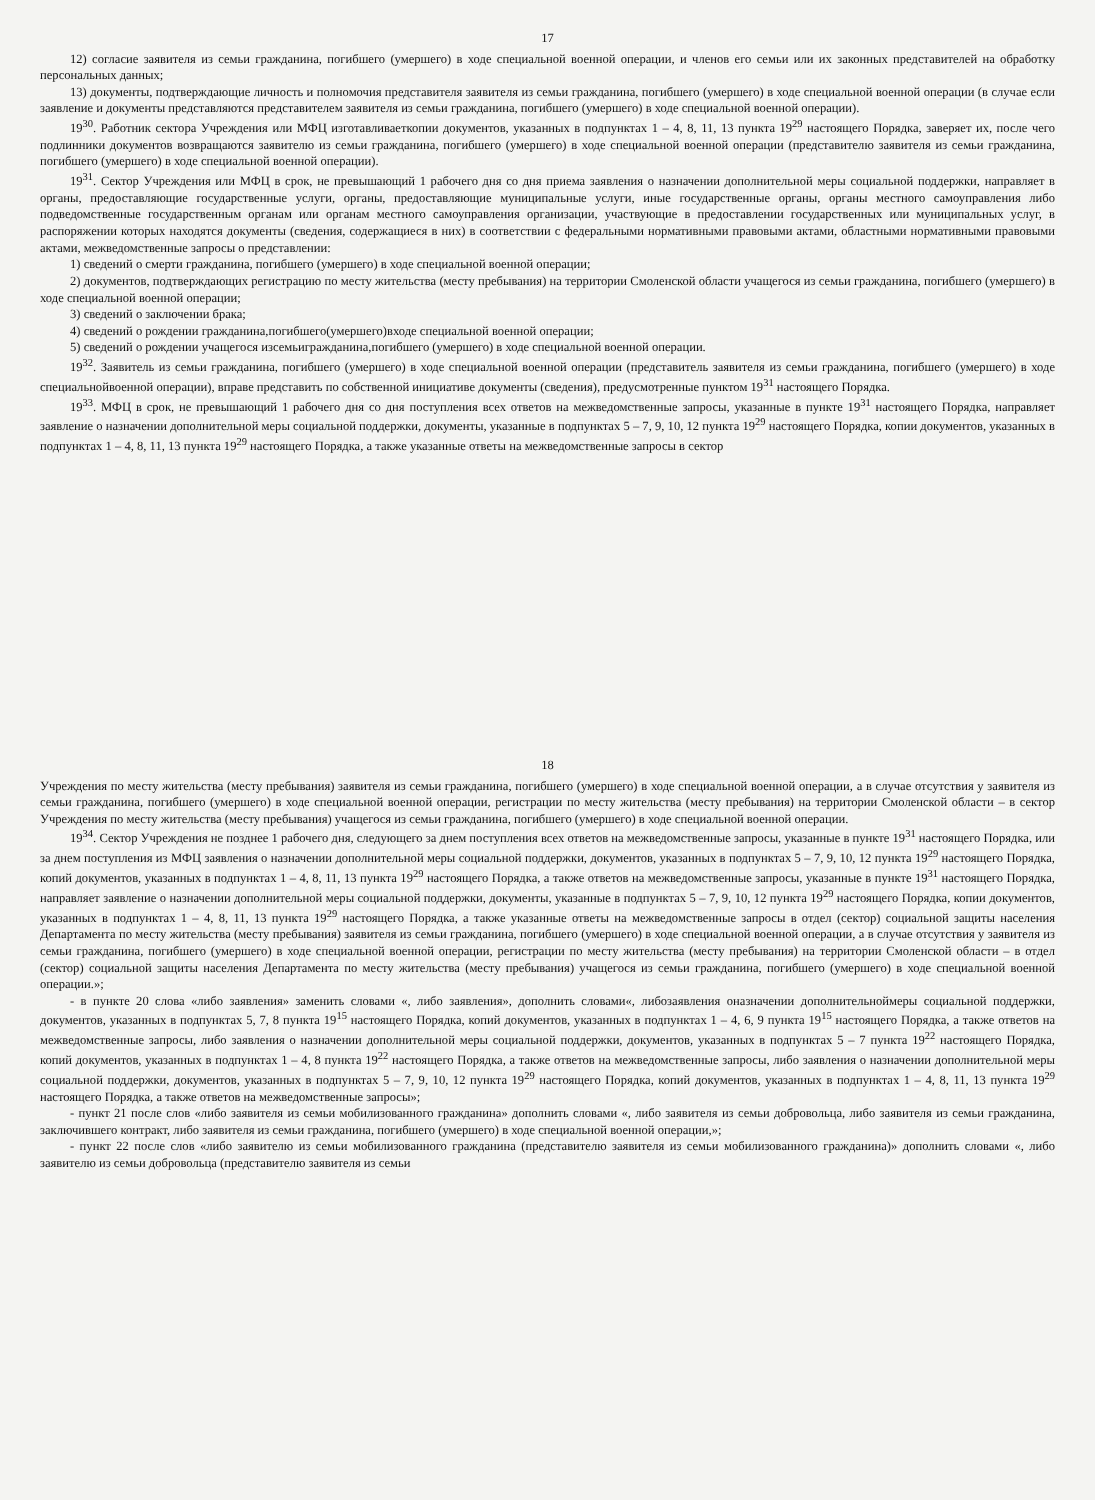17
12) согласие заявителя из семьи гражданина, погибшего (умершего) в ходе специальной военной операции, и членов его семьи или их законных представителей на обработку персональных данных;
13) документы, подтверждающие личность и полномочия представителя заявителя из семьи гражданина, погибшего (умершего) в ходе специальной военной операции (в случае если заявление и документы представляются представителем заявителя из семьи гражданина, погибшего (умершего) в ходе специальной военной операции).
19<sup>30</sup>. Работник сектора Учреждения или МФЦ изготавливаеткопии документов, указанных в подпунктах 1 – 4, 8, 11, 13 пункта 19<sup>29</sup> настоящего Порядка, заверяет их, после чего подлинники документов возвращаются заявителю из семьи гражданина, погибшего (умершего) в ходе специальной военной операции (представителю заявителя из семьи гражданина, погибшего (умершего) в ходе специальной военной операции).
19<sup>31</sup>. Сектор Учреждения или МФЦ в срок, не превышающий 1 рабочего дня со дня приема заявления о назначении дополнительной меры социальной поддержки, направляет в органы, предоставляющие государственные услуги, органы, предоставляющие муниципальные услуги, иные государственные органы, органы местного самоуправления либо подведомственные государственным органам или органам местного самоуправления организации, участвующие в предоставлении государственных или муниципальных услуг, в распоряжении которых находятся документы (сведения, содержащиеся в них) в соответствии с федеральными нормативными правовыми актами, областными нормативными правовыми актами, межведомственные запросы о представлении:
1) сведений о смерти гражданина, погибшего (умершего) в ходе специальной военной операции;
2) документов, подтверждающих регистрацию по месту жительства (месту пребывания) на территории Смоленской области учащегося из семьи гражданина, погибшего (умершего) в ходе специальной военной операции;
3) сведений о заключении брака;
4) сведений о рождении гражданина,погибшего(умершего)входе специальной военной операции;
5) сведений о рождении учащегося изсемьигражданина,погибшего (умершего) в ходе специальной военной операции.
19<sup>32</sup>. Заявитель из семьи гражданина, погибшего (умершего) в ходе специальной военной операции (представитель заявителя из семьи гражданина, погибшего (умершего) в ходе специальнойвоенной операции), вправе представить по собственной инициативе документы (сведения), предусмотренные пунктом 19<sup>31</sup> настоящего Порядка.
19<sup>33</sup>. МФЦ в срок, не превышающий 1 рабочего дня со дня поступления всех ответов на межведомственные запросы, указанные в пункте 19<sup>31</sup> настоящего Порядка, направляет заявление о назначении дополнительной меры социальной поддержки, документы, указанные в подпунктах 5 – 7, 9, 10, 12 пункта 19<sup>29</sup> настоящего Порядка, копии документов, указанных в подпунктах 1 – 4, 8, 11, 13 пункта 19<sup>29</sup> настоящего Порядка, а также указанные ответы на межведомственные запросы в сектор
18
Учреждения по месту жительства (месту пребывания) заявителя из семьи гражданина, погибшего (умершего) в ходе специальной военной операции, а в случае отсутствия у заявителя из семьи гражданина, погибшего (умершего) в ходе специальной военной операции, регистрации по месту жительства (месту пребывания) на территории Смоленской области – в сектор Учреждения по месту жительства (месту пребывания) учащегося из семьи гражданина, погибшего (умершего) в ходе специальной военной операции.
19<sup>34</sup>. Сектор Учреждения не позднее 1 рабочего дня, следующего за днем поступления всех ответов на межведомственные запросы, указанные в пункте 19<sup>31</sup> настоящего Порядка, или за днем поступления из МФЦ заявления о назначении дополнительной меры социальной поддержки, документов, указанных в подпунктах 5 – 7, 9, 10, 12 пункта 19<sup>29</sup> настоящего Порядка, копий документов, указанных в подпунктах 1 – 4, 8, 11, 13 пункта 19<sup>29</sup> настоящего Порядка, а также ответов на межведомственные запросы, указанные в пункте 19<sup>31</sup> настоящего Порядка, направляет заявление о назначении дополнительной меры социальной поддержки, документы, указанные в подпунктах 5 – 7, 9, 10, 12 пункта 19<sup>29</sup> настоящего Порядка, копии документов, указанных в подпунктах 1 – 4, 8, 11, 13 пункта 19<sup>29</sup> настоящего Порядка, а также указанные ответы на межведомственные запросы в отдел (сектор) социальной защиты населения Департамента по месту жительства (месту пребывания) заявителя из семьи гражданина, погибшего (умершего) в ходе специальной военной операции, а в случае отсутствия у заявителя из семьи гражданина, погибшего (умершего) в ходе специальной военной операции, регистрации по месту жительства (месту пребывания) на территории Смоленской области – в отдел (сектор) социальной защиты населения Департамента по месту жительства (месту пребывания) учащегося из семьи гражданина, погибшего (умершего) в ходе специальной военной операции.»;
- в пункте 20 слова «либо заявления» заменить словами «, либо заявления», дополнить словами«, либозаявления оназначении дополнительноймеры социальной поддержки, документов, указанных в подпунктах 5, 7, 8 пункта 19<sup>15</sup> настоящего Порядка, копий документов, указанных в подпунктах 1 – 4, 6, 9 пункта 19<sup>15</sup> настоящего Порядка, а также ответов на межведомственные запросы, либо заявления о назначении дополнительной меры социальной поддержки, документов, указанных в подпунктах 5 – 7 пункта 19<sup>22</sup> настоящего Порядка, копий документов, указанных в подпунктах 1 – 4, 8 пункта 19<sup>22</sup> настоящего Порядка, а также ответов на межведомственные запросы, либо заявления о назначении дополнительной меры социальной поддержки, документов, указанных в подпунктах 5 – 7, 9, 10, 12 пункта 19<sup>29</sup> настоящего Порядка, копий документов, указанных в подпунктах 1 – 4, 8, 11, 13 пункта 19<sup>29</sup> настоящего Порядка, а также ответов на межведомственные запросы»;
- пункт 21 после слов «либо заявителя из семьи мобилизованного гражданина» дополнить словами «, либо заявителя из семьи добровольца, либо заявителя из семьи гражданина, заключившего контракт, либо заявителя из семьи гражданина, погибшего (умершего) в ходе специальной военной операции,»;
- пункт 22 после слов «либо заявителю из семьи мобилизованного гражданина (представителю заявителя из семьи мобилизованного гражданина)» дополнить словами «, либо заявителю из семьи добровольца (представителю заявителя из семьи